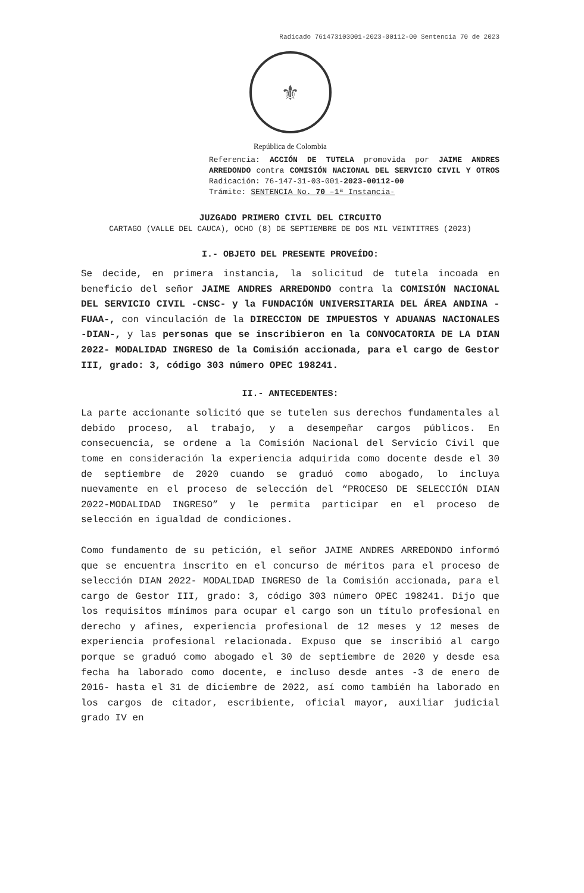Radicado 761473103001-2023-00112-00 Sentencia 70 de 2023
⚜
República de Colombia
Referencia: ACCIÓN DE TUTELA promovida por JAIME ANDRES ARREDONDO contra COMISIÓN NACIONAL DEL SERVICIO CIVIL Y OTROS Radicación: 76-147-31-03-001-2023-00112-00
Trámite: SENTENCIA No. 70 –1ª Instancia-
JUZGADO PRIMERO CIVIL DEL CIRCUITO
CARTAGO (VALLE DEL CAUCA), OCHO (8) DE SEPTIEMBRE DE DOS MIL VEINTITRES (2023)
I.- OBJETO DEL PRESENTE PROVEÍDO:
Se decide, en primera instancia, la solicitud de tutela incoada en beneficio del señor JAIME ANDRES ARREDONDO contra la COMISIÓN NACIONAL DEL SERVICIO CIVIL -CNSC- y la FUNDACIÓN UNIVERSITARIA DEL ÁREA ANDINA -FUAA-, con vinculación de la DIRECCION DE IMPUESTOS Y ADUANAS NACIONALES -DIAN-, y las personas que se inscribieron en la CONVOCATORIA DE LA DIAN 2022- MODALIDAD INGRESO de la Comisión accionada, para el cargo de Gestor III, grado: 3, código 303 número OPEC 198241.
II.- ANTECEDENTES:
La parte accionante solicitó que se tutelen sus derechos fundamentales al debido proceso, al trabajo, y a desempeñar cargos públicos. En consecuencia, se ordene a la Comisión Nacional del Servicio Civil que tome en consideración la experiencia adquirida como docente desde el 30 de septiembre de 2020 cuando se graduó como abogado, lo incluya nuevamente en el proceso de selección del “PROCESO DE SELECCIÓN DIAN 2022-MODALIDAD INGRESO” y le permita participar en el proceso de selección en igualdad de condiciones.
Como fundamento de su petición, el señor JAIME ANDRES ARREDONDO informó que se encuentra inscrito en el concurso de méritos para el proceso de selección DIAN 2022- MODALIDAD INGRESO de la Comisión accionada, para el cargo de Gestor III, grado: 3, código 303 número OPEC 198241. Dijo que los requisitos mínimos para ocupar el cargo son un título profesional en derecho y afines, experiencia profesional de 12 meses y 12 meses de experiencia profesional relacionada. Expuso que se inscribió al cargo porque se graduó como abogado el 30 de septiembre de 2020 y desde esa fecha ha laborado como docente, e incluso desde antes -3 de enero de 2016- hasta el 31 de diciembre de 2022, así como también ha laborado en los cargos de citador, escribiente, oficial mayor, auxiliar judicial grado IV en